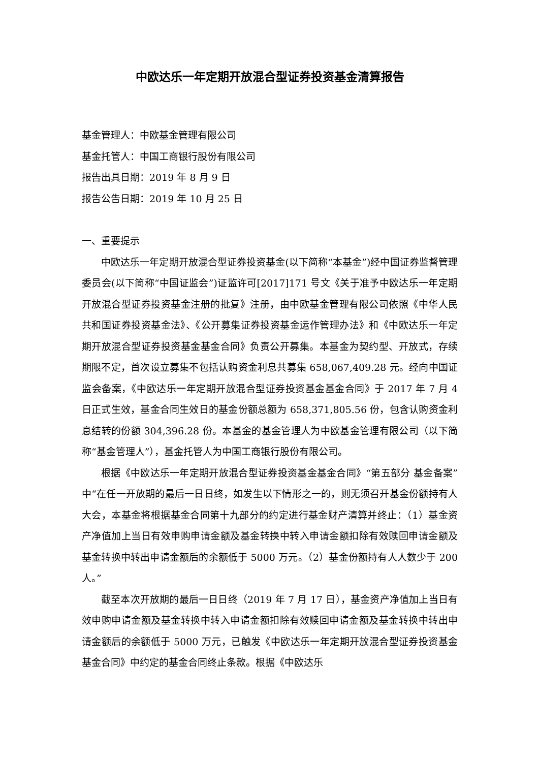中欧达乐一年定期开放混合型证券投资基金清算报告
基金管理人：中欧基金管理有限公司
基金托管人：中国工商银行股份有限公司
报告出具日期：2019 年 8 月 9 日
报告公告日期：2019 年 10 月 25 日
一、重要提示
中欧达乐一年定期开放混合型证券投资基金(以下简称“本基金”)经中国证券监督管理委员会(以下简称“中国证监会”)证监许可[2017]171 号文《关于准予中欧达乐一年定期开放混合型证券投资基金注册的批复》注册，由中欧基金管理有限公司依照《中华人民共和国证券投资基金法》、《公开募集证券投资基金运作管理办法》和《中欧达乐一年定期开放混合型证券投资基金基金合同》负责公开募集。本基金为契约型、开放式，存续期限不定，首次设立募集不包括认购资金利息共募集 658,067,409.28 元。经向中国证监会备案，《中欧达乐一年定期开放混合型证券投资基金基金合同》于 2017 年 7 月 4 日正式生效，基金合同生效日的基金份额总额为 658,371,805.56 份，包含认购资金利息结转的份额 304,396.28 份。本基金的基金管理人为中欧基金管理有限公司（以下简称“基金管理人”），基金托管人为中国工商银行股份有限公司。
根据《中欧达乐一年定期开放混合型证券投资基金基金合同》“第五部分 基金备案”中“在任一开放期的最后一日日终，如发生以下情形之一的，则无须召开基金份额持有人大会，本基金将根据基金合同第十九部分的约定进行基金财产清算并终止：（1）基金资产净值加上当日有效申购申请金额及基金转换中转入申请金额扣除有效赎回申请金额及基金转换中转出申请金额后的余额低于 5000 万元。（2）基金份额持有人人数少于 200 人。”
截至本次开放期的最后一日日终（2019 年 7 月 17 日），基金资产净值加上当日有效申购申请金额及基金转换中转入申请金额扣除有效赎回申请金额及基金转换中转出申请金额后的余额低于 5000 万元，已触发《中欧达乐一年定期开放混合型证券投资基金基金合同》中约定的基金合同终止条款。根据《中欧达乐